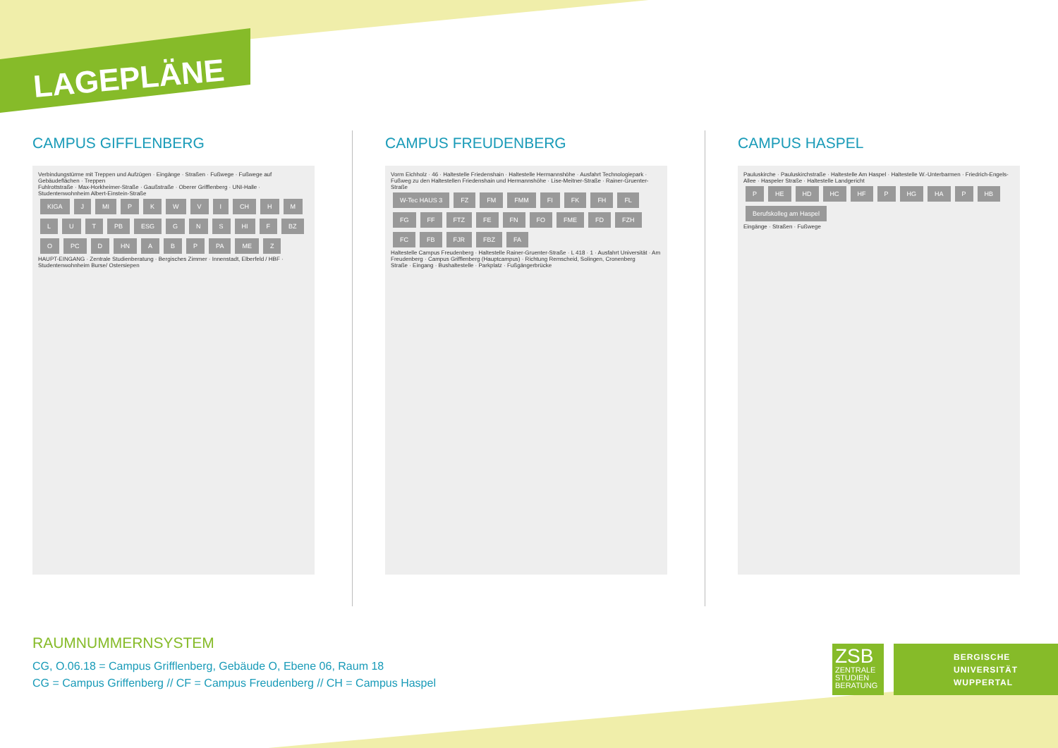LAGEPLÄNE
CAMPUS GIFFLENBERG
Verbindungstürme mit Treppen und Aufzügen · Eingänge · Straßen · Fußwege · Fußwege auf Gebäudeflächen · Treppen
Fuhlrottstraße · Max-Horkheimer-Straße · Gaußstraße · Oberer Grifflenberg · UNI-Halle · Studentenwohnheim Albert-Einstein-Straße
KIGA J MI PKWVI CH HMLUT PB ESG G N S HI F BZ O PC D HN A B P PA ME Z
HAUPT-EINGANG · Zentrale Studienberatung · Bergisches Zimmer · Innenstadt, Elberfeld / HBF · Studentenwohnheim Burse/ Ostersiepen
CAMPUS FREUDENBERG
Vorm Eichholz · 46 · Haltestelle Friedenshain · Haltestelle Hermannshöhe · Ausfahrt Technologiepark · Fußweg zu den Haltestellen Friedenshain und Hermannshöhe · Lise-Meitner-Straße · Rainer-Gruenter-Straße
W-Tec HAUS 3 FZ FM FMM FI FK FH FL FG FF FTZ FE FN FO FME FD FZH FC FB FJR FBZ FA
Haltestelle Campus Freudenberg · Haltestelle Rainer-Gruenter-Straße · L 418 · 1 · Ausfahrt Universität · Am Freudenberg · Campus Grifflenberg (Hauptcampus) · Richtung Remscheid, Solingen, Cronenberg
Straße · Eingang · Bushaltestelle · Parkplatz · Fußgängerbrücke
CAMPUS HASPEL
Pauluskirche · Pauluskirchstraße · Haltestelle Am Haspel · Haltestelle W.-Unterbarmen · Friedrich-Engels-Allee · Haspeler Straße · Haltestelle Landgericht
P HE HD HC HF P HG HA P HB Berufskolleg am Haspel
Eingänge · Straßen · Fußwege
RAUMNUMMERNSYSTEM
CG, O.06.18 = Campus Grifflenberg, Gebäude O, Ebene 06, Raum 18
CG = Campus Griffenberg // CF = Campus Freudenberg // CH = Campus Haspel
ZSB
ZENTRALE
STUDIEN
BERATUNG
BERGISCHE
UNIVERSITÄT
WUPPERTAL